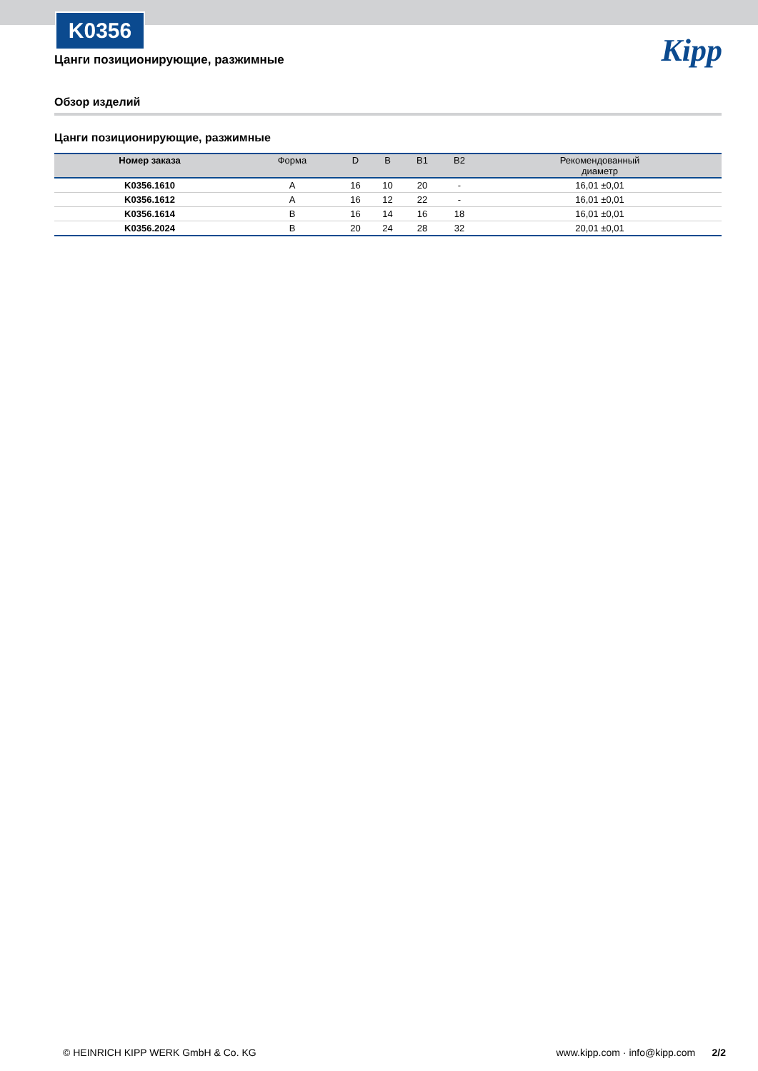K0356
Kipp
Цанги позиционирующие, разжимные
Обзор изделий
Цанги позиционирующие, разжимные
| Номер заказа | Форма | D | B | B1 | B2 | Рекомендованный диаметр |
| --- | --- | --- | --- | --- | --- | --- |
| K0356.1610 | A | 16 | 10 | 20 | - | 16,01 ±0,01 |
| K0356.1612 | A | 16 | 12 | 22 | - | 16,01 ±0,01 |
| K0356.1614 | B | 16 | 14 | 16 | 18 | 16,01 ±0,01 |
| K0356.2024 | B | 20 | 24 | 28 | 32 | 20,01 ±0,01 |
© HEINRICH KIPP WERK GmbH & Co. KG www.kipp.com · info@kipp.com 2/2